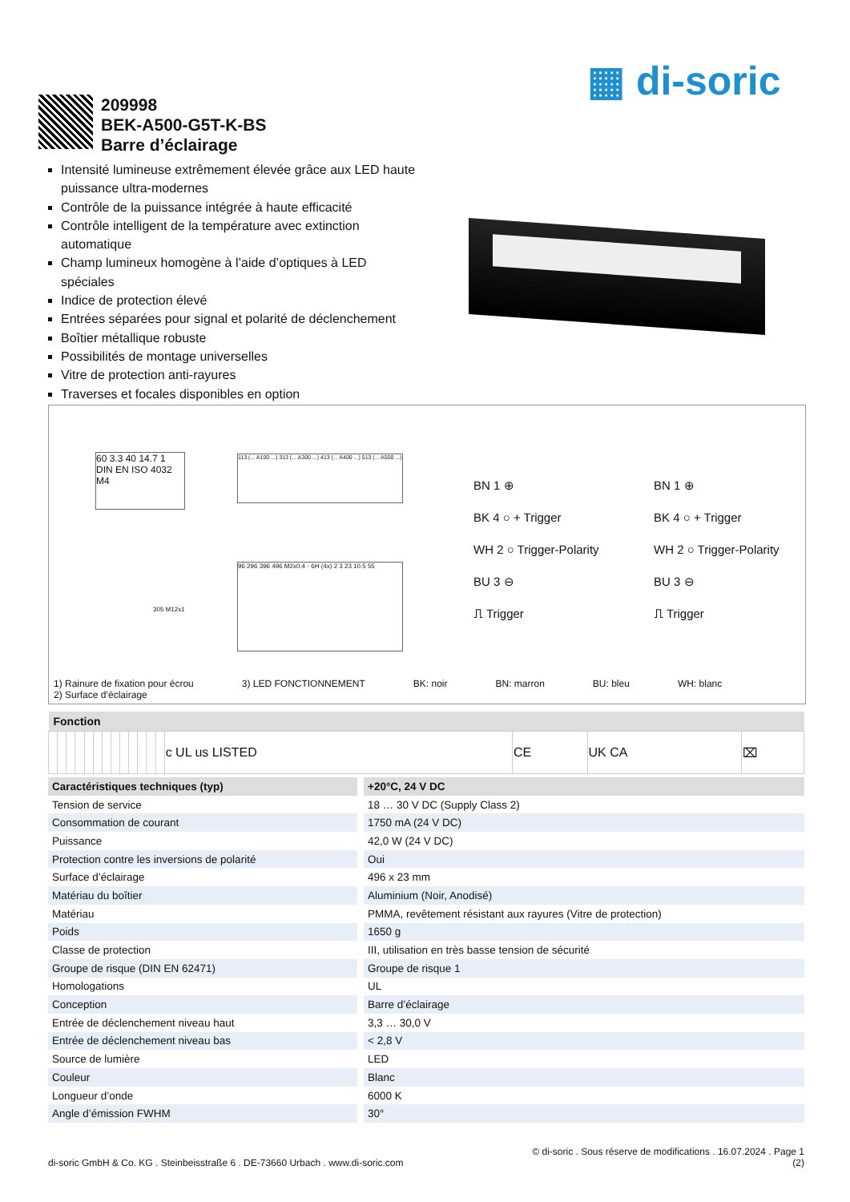▦ di-soric
209998
BEK-A500-G5T-K-BS
Barre d’éclairage
Intensité lumineuse extrêmement élevée grâce aux LED haute puissance ultra-modernes
Contrôle de la puissance intégrée à haute efficacité
Contrôle intelligent de la température avec extinction automatique
Champ lumineux homogène à l’aide d’optiques à LED spéciales
Indice de protection élevé
Entrées séparées pour signal et polarité de déclenchement
Boîtier métallique robuste
Possibilités de montage universelles
Vitre de protection anti-rayures
Traverses et focales disponibles en option
60 3.3 40 14.7 1 DIN EN ISO 4032 M4
113 (... A100 ...) 313 (... A300 ...) 413 (... A400 ...) 513 (... A500 ...)
96 296 396 496 M2x0.4 - 6H (4x) 2 3 23 10.5 55
305 M12x1
BN 1 ⊕
BK 4 ○ + Trigger
WH 2 ○ Trigger-Polarity
BU 3 ⊖
⎍ Trigger
BN 1 ⊕
BK 4 ○ + Trigger
WH 2 ○ Trigger-Polarity
BU 3 ⊖
⎍ Trigger
1) Rainure de fixation pour écrou
2) Surface d’éclairage
3) LED FONCTIONNEMENT BK: noir BN: marron BU: bleu WH: blanc
| Fonction | | | | | | | | | | | | | | | | |
| --- | --- | --- | --- | --- | --- | --- | --- | --- | --- | --- | --- | --- | --- | --- | --- | --- |
| | | | | | | | | | | | | | c UL us LISTED | CE | UK CA | ⌧ |
| Caractéristiques techniques (typ) | +20°C, 24 V DC |
| --- | --- |
| Tension de service | 18 … 30 V DC (Supply Class 2) |
| Consommation de courant | 1750 mA (24 V DC) |
| Puissance | 42,0 W (24 V DC) |
| Protection contre les inversions de polarité | Oui |
| Surface d’éclairage | 496 x 23 mm |
| Matériau du boîtier | Aluminium (Noir, Anodisé) |
| Matériau | PMMA, revêtement résistant aux rayures (Vitre de protection) |
| Poids | 1650 g |
| Classe de protection | III, utilisation en très basse tension de sécurité |
| Groupe de risque (DIN EN 62471) | Groupe de risque 1 |
| Homologations | UL |
| Conception | Barre d’éclairage |
| Entrée de déclenchement niveau haut | 3,3 … 30,0 V |
| Entrée de déclenchement niveau bas | < 2,8 V |
| Source de lumière | LED |
| Couleur | Blanc |
| Longueur d’onde | 6000 K |
| Angle d’émission FWHM | 30° |
© di-soric . Sous réserve de modifications . 16.07.2024 . Page 1
di-soric GmbH & Co. KG . Steinbeisstraße 6 . DE-73660 Urbach . www.di-soric.com (2)